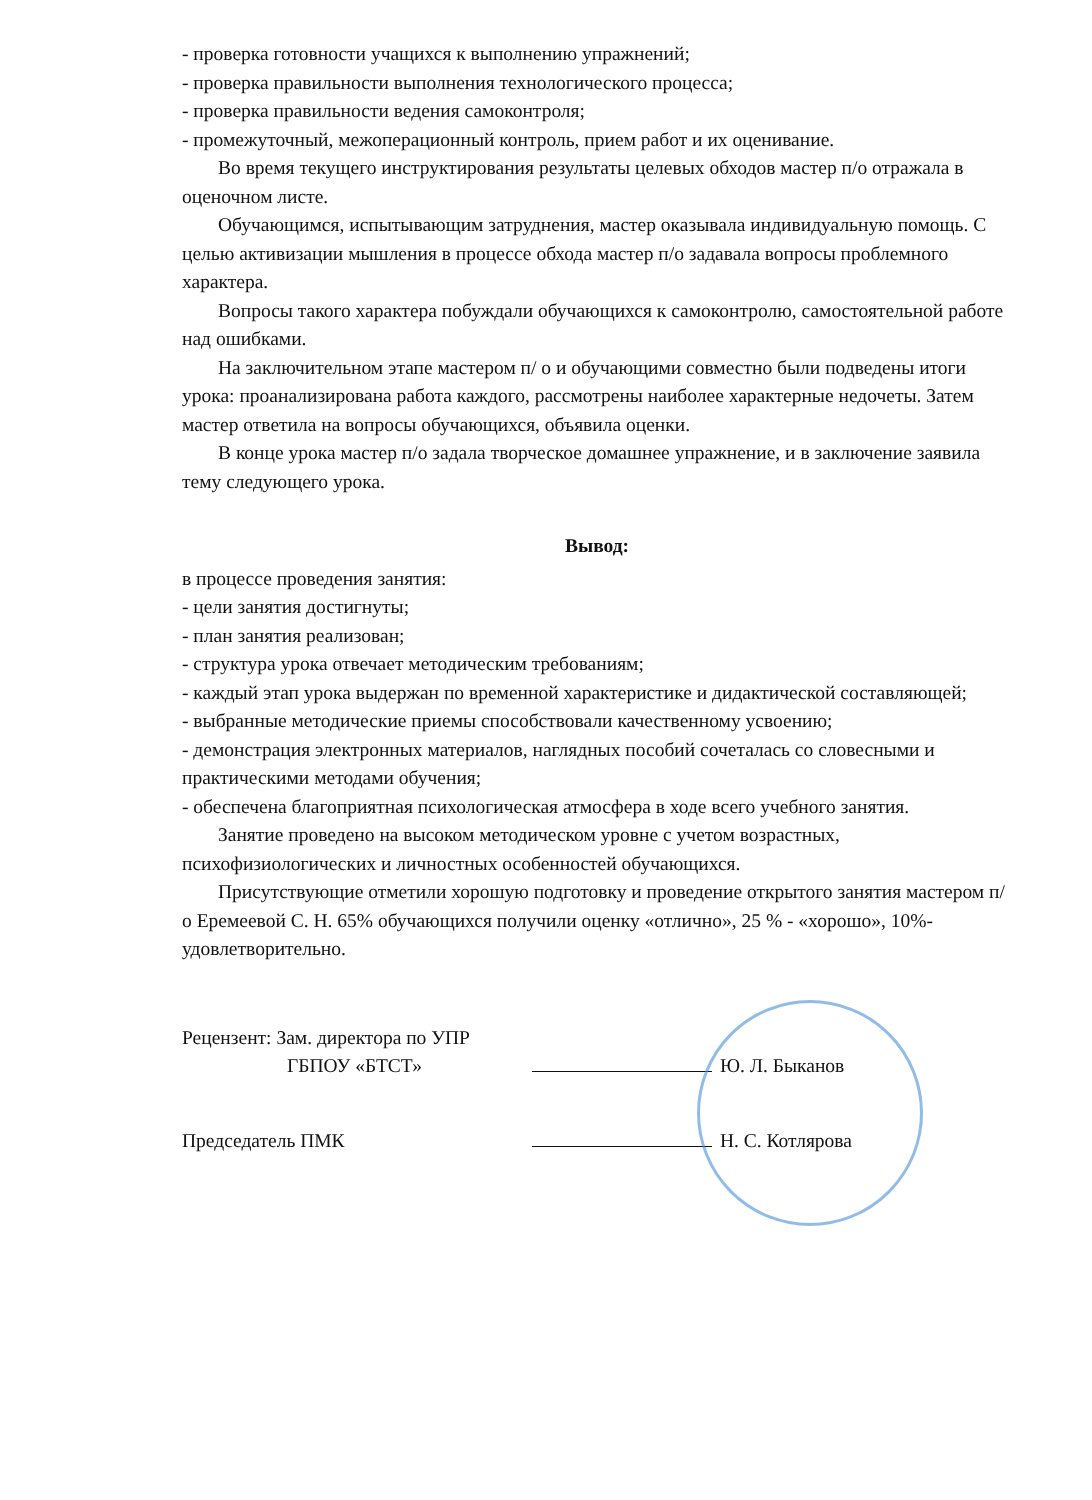- проверка готовности учащихся к выполнению упражнений;
- проверка правильности выполнения технологического процесса;
- проверка правильности ведения самоконтроля;
- промежуточный, межоперационный контроль, прием работ и их оценивание.
Во время текущего инструктирования результаты целевых обходов мастер п/о отражала в оценочном листе.
Обучающимся, испытывающим затруднения, мастер оказывала индивидуальную помощь. С целью активизации мышления в процессе обхода мастер п/о задавала вопросы проблемного характера.
Вопросы такого характера побуждали обучающихся к самоконтролю, самостоятельной работе над ошибками.
На заключительном этапе мастером п/ о и обучающими совместно были подведены итоги урока: проанализирована работа каждого, рассмотрены наиболее характерные недочеты. Затем мастер ответила на вопросы обучающихся, объявила оценки.
В конце урока мастер п/о задала творческое домашнее упражнение, и в заключение заявила тему следующего урока.
Вывод:
в процессе проведения занятия:
- цели занятия достигнуты;
- план занятия реализован;
- структура урока отвечает методическим требованиям;
- каждый этап урока выдержан по временной характеристике и дидактической составляющей;
- выбранные методические приемы способствовали качественному усвоению;
- демонстрация электронных материалов, наглядных пособий сочеталась со словесными и практическими методами обучения;
- обеспечена благоприятная психологическая атмосфера в ходе всего учебного занятия.
Занятие проведено на высоком методическом уровне с учетом возрастных, психофизиологических и личностных особенностей обучающихся.
Присутствующие отметили хорошую подготовку и проведение открытого занятия мастером п/о Еремеевой С. Н. 65% обучающихся получили оценку «отлично», 25 % - «хорошо», 10%- удовлетворительно.
Рецензент: Зам. директора по УПР
ГБПОУ «БТСТ»
Ю. Л. Быканов
Председатель ПМК Н. С. Котлярова